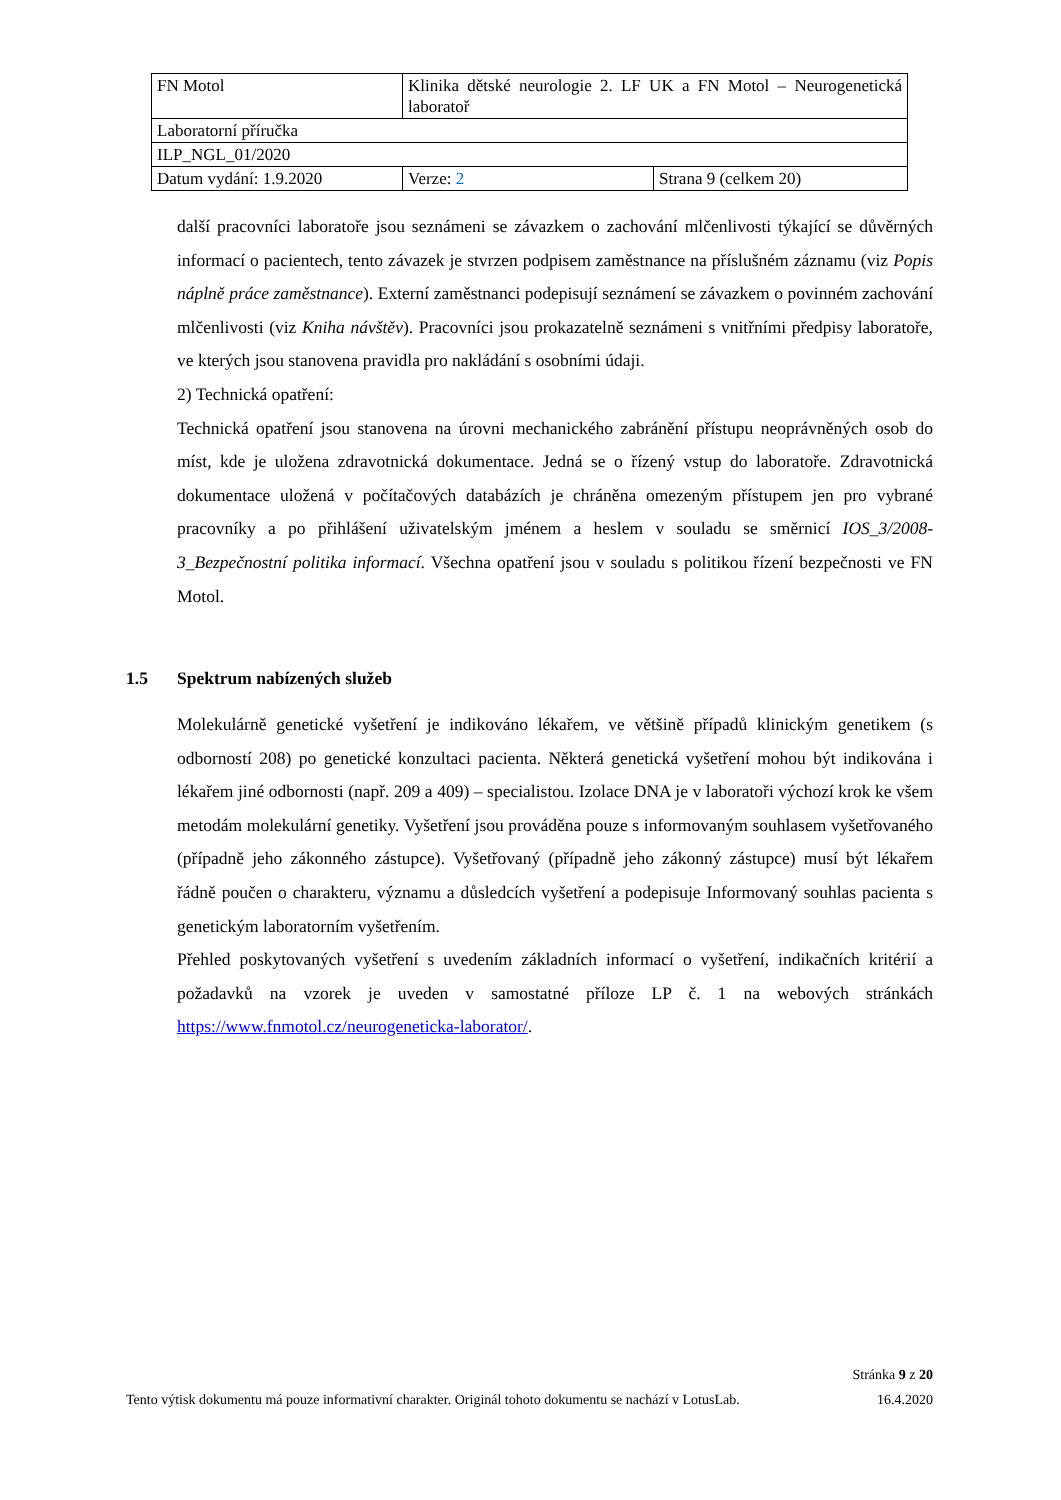| FN Motol | Klinika dětské neurologie 2. LF UK a FN Motol – Neurogenetická laboratoř | |
| Laboratorní příručka | | |
| ILP_NGL_01/2020 | | |
| Datum vydání: 1.9.2020 | Verze: 2 | Strana 9 (celkem 20) |
další pracovníci laboratoře jsou seznámeni se závazkem o zachování mlčenlivosti týkající se důvěrných informací o pacientech, tento závazek je stvrzen podpisem zaměstnance na příslušném záznamu (viz Popis náplně práce zaměstnance). Externí zaměstnanci podepisují seznámení se závazkem o povinném zachování mlčenlivosti (viz Kniha návštěv). Pracovníci jsou prokazatelně seznámeni s vnitřními předpisy laboratoře, ve kterých jsou stanovena pravidla pro nakládání s osobními údaji.
2) Technická opatření:
Technická opatření jsou stanovena na úrovni mechanického zabránění přístupu neoprávněných osob do míst, kde je uložena zdravotnická dokumentace. Jedná se o řízený vstup do laboratoře. Zdravotnická dokumentace uložená v počítačových databázích je chráněna omezeným přístupem jen pro vybrané pracovníky a po přihlášení uživatelským jménem a heslem v souladu se směrnicí IOS_3/2008-3_Bezpečnostní politika informací. Všechna opatření jsou v souladu s politikou řízení bezpečnosti ve FN Motol.
1.5 Spektrum nabízených služeb
Molekulárně genetické vyšetření je indikováno lékařem, ve většině případů klinickým genetikem (s odborností 208) po genetické konzultaci pacienta. Některá genetická vyšetření mohou být indikována i lékařem jiné odbornosti (např. 209 a 409) – specialistou. Izolace DNA je v laboratoři výchozí krok ke všem metodám molekulární genetiky. Vyšetření jsou prováděna pouze s informovaným souhlasem vyšetřovaného (případně jeho zákonného zástupce). Vyšetřovaný (případně jeho zákonný zástupce) musí být lékařem řádně poučen o charakteru, významu a důsledcích vyšetření a podepisuje Informovaný souhlas pacienta s genetickým laboratorním vyšetřením.
Přehled poskytovaných vyšetření s uvedením základních informací o vyšetření, indikačních kritérií a požadavků na vzorek je uveden v samostatné příloze LP č. 1 na webových stránkách https://www.fnmotol.cz/neurogeneticka-laborator/.
Stránka 9 z 20
Tento výtisk dokumentu má pouze informativní charakter. Originál tohoto dokumentu se nachází v LotusLab. 16.4.2020